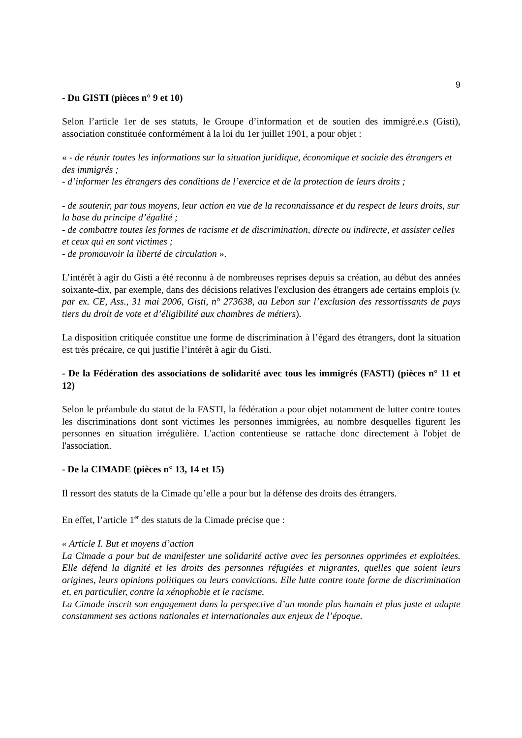9
- Du GISTI (pièces n° 9 et 10)
Selon l’article 1er de ses statuts, le Groupe d’information et de soutien des immigré.e.s (Gisti), association constituée conformément à la loi du 1er juillet 1901, a pour objet :
« - de réunir toutes les informations sur la situation juridique, économique et sociale des étrangers et des immigrés ;
- d’informer les étrangers des conditions de l’exercice et de la protection de leurs droits ;
- de soutenir, par tous moyens, leur action en vue de la reconnaissance et du respect de leurs droits, sur la base du principe d’égalité ;
- de combattre toutes les formes de racisme et de discrimination, directe ou indirecte, et assister celles et ceux qui en sont victimes ;
- de promouvoir la liberté de circulation ».
L’intérêt à agir du Gisti a été reconnu à de nombreuses reprises depuis sa création, au début des années soixante-dix, par exemple, dans des décisions relatives l'exclusion des étrangers ade certains emplois (v. par ex. CE, Ass., 31 mai 2006, Gisti, n° 273638, au Lebon sur l’exclusion des ressortissants de pays tiers du droit de vote et d’éligibilité aux chambres de métiers).
La disposition critiquée constitue une forme de discrimination à l’égard des étrangers, dont la situation est très précaire, ce qui justifie l’intérêt à agir du Gisti.
- De la Fédération des associations de solidarité avec tous les immigrés (FASTI) (pièces n° 11 et 12)
Selon le préambule du statut de la FASTI, la fédération a pour objet notamment de lutter contre toutes les discriminations dont sont victimes les personnes immigrées, au nombre desquelles figurent les personnes en situation irrégulière. L'action contentieuse se rattache donc directement à l'objet de l'association.
- De la CIMADE (pièces n° 13, 14 et 15)
Il ressort des statuts de la Cimade qu’elle a pour but la défense des droits des étrangers.
En effet, l’article 1<sup>er</sup> des statuts de la Cimade précise que :
« Article I. But et moyens d’action
La Cimade a pour but de manifester une solidarité active avec les personnes opprimées et exploitées. Elle défend la dignité et les droits des personnes réfugiées et migrantes, quelles que soient leurs origines, leurs opinions politiques ou leurs convictions. Elle lutte contre toute forme de discrimination et, en particulier, contre la xénophobie et le racisme.
La Cimade inscrit son engagement dans la perspective d’un monde plus humain et plus juste et adapte constamment ses actions nationales et internationales aux enjeux de l’époque.